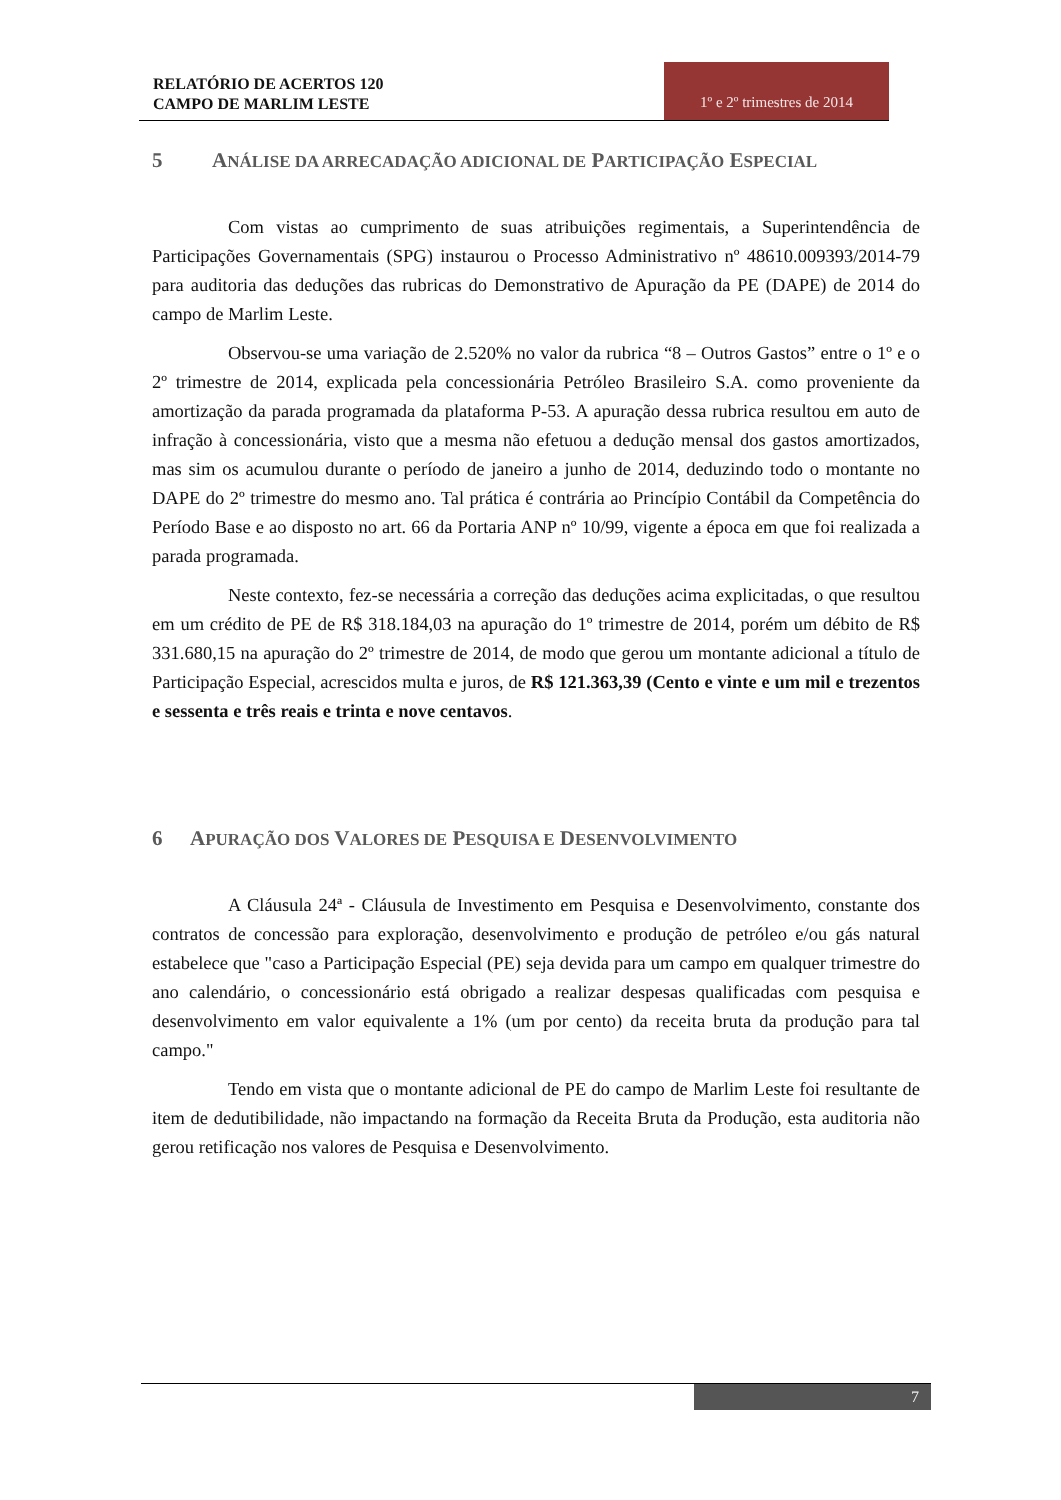RELATÓRIO DE ACERTOS 120
CAMPO DE MARLIM LESTE
1º e 2º trimestres de 2014
5 ANÁLISE DA ARRECADAÇÃO ADICIONAL DE PARTICIPAÇÃO ESPECIAL
Com vistas ao cumprimento de suas atribuições regimentais, a Superintendência de Participações Governamentais (SPG) instaurou o Processo Administrativo nº 48610.009393/2014-79 para auditoria das deduções das rubricas do Demonstrativo de Apuração da PE (DAPE) de 2014 do campo de Marlim Leste.
Observou-se uma variação de 2.520% no valor da rubrica “8 – Outros Gastos” entre o 1º e o 2º trimestre de 2014, explicada pela concessionária Petróleo Brasileiro S.A. como proveniente da amortização da parada programada da plataforma P-53. A apuração dessa rubrica resultou em auto de infração à concessionária, visto que a mesma não efetuou a dedução mensal dos gastos amortizados, mas sim os acumulou durante o período de janeiro a junho de 2014, deduzindo todo o montante no DAPE do 2º trimestre do mesmo ano. Tal prática é contrária ao Princípio Contábil da Competência do Período Base e ao disposto no art. 66 da Portaria ANP nº 10/99, vigente a época em que foi realizada a parada programada.
Neste contexto, fez-se necessária a correção das deduções acima explicitadas, o que resultou em um crédito de PE de R$ 318.184,03 na apuração do 1º trimestre de 2014, porém um débito de R$ 331.680,15 na apuração do 2º trimestre de 2014, de modo que gerou um montante adicional a título de Participação Especial, acrescidos multa e juros, de R$ 121.363,39 (Cento e vinte e um mil e trezentos e sessenta e três reais e trinta e nove centavos.
6 APURAÇÃO DOS VALORES DE PESQUISA E DESENVOLVIMENTO
A Cláusula 24ª - Cláusula de Investimento em Pesquisa e Desenvolvimento, constante dos contratos de concessão para exploração, desenvolvimento e produção de petróleo e/ou gás natural estabelece que "caso a Participação Especial (PE) seja devida para um campo em qualquer trimestre do ano calendário, o concessionário está obrigado a realizar despesas qualificadas com pesquisa e desenvolvimento em valor equivalente a 1% (um por cento) da receita bruta da produção para tal campo."
Tendo em vista que o montante adicional de PE do campo de Marlim Leste foi resultante de item de dedutibilidade, não impactando na formação da Receita Bruta da Produção, esta auditoria não gerou retificação nos valores de Pesquisa e Desenvolvimento.
7